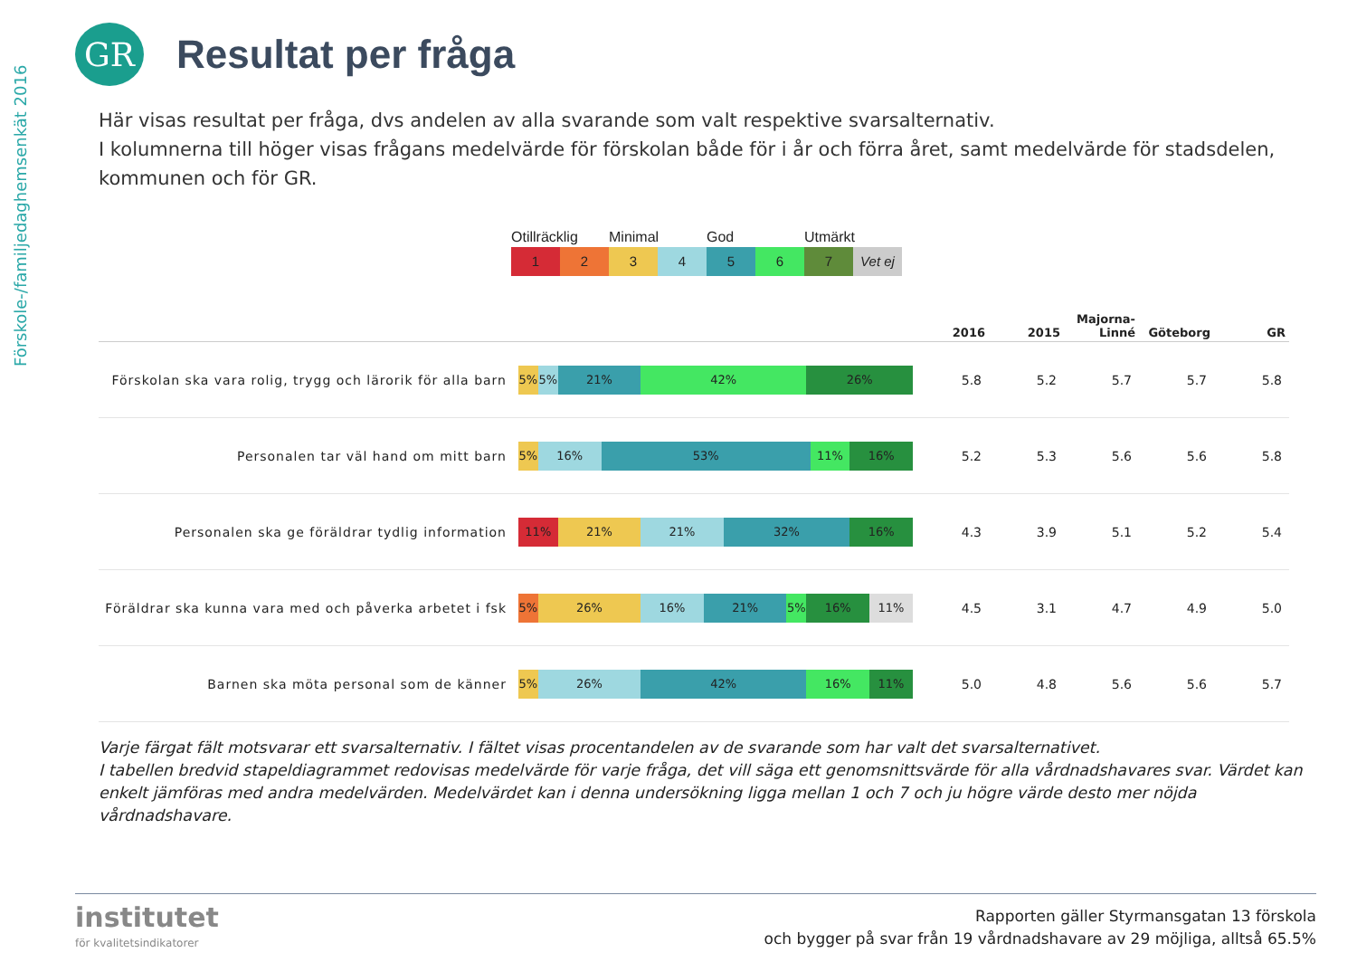Förskole-/familjedaghemsenkät 2016
GR
Resultat per fråga
Här visas resultat per fråga, dvs andelen av alla svarande som valt respektive svarsalternativ.
I kolumnerna till höger visas frågans medelvärde för förskolan både för i år och förra året, samt medelvärde för stadsdelen, kommunen och för GR.
Otillräcklig Minimal God Utmärkt
1 2 3 4 5 6 7 Vet ej
| | | 2016 | 2015 | Majorna- Linné | Göteborg | GR |
| --- | --- | --- | --- | --- | --- | --- |
| Förskolan ska vara rolig, trygg och lärorik för alla barn | 5% 5% 21% 42% 26% | 5.8 | 5.2 | 5.7 | 5.7 | 5.8 |
| Personalen tar väl hand om mitt barn | 5% 16% 53% 11% 16% | 5.2 | 5.3 | 5.6 | 5.6 | 5.8 |
| Personalen ska ge föräldrar tydlig information | 11% 21% 21% 32% 16% | 4.3 | 3.9 | 5.1 | 5.2 | 5.4 |
| Föräldrar ska kunna vara med och påverka arbetet i fsk | 5% 26% 16% 21% 5% 16% 11% | 4.5 | 3.1 | 4.7 | 4.9 | 5.0 |
| Barnen ska möta personal som de känner | 5% 26% 42% 16% 11% | 5.0 | 4.8 | 5.6 | 5.6 | 5.7 |
Varje färgat fält motsvarar ett svarsalternativ. I fältet visas procentandelen av de svarande som har valt det svarsalternativet.
I tabellen bredvid stapeldiagrammet redovisas medelvärde för varje fråga, det vill säga ett genomsnittsvärde för alla vårdnadshavares svar. Värdet kan enkelt jämföras med andra medelvärden. Medelvärdet kan i denna undersökning ligga mellan 1 och 7 och ju högre värde desto mer nöjda vårdnadshavare.
institutet
för kvalitetsindikatorer
Rapporten gäller Styrmansgatan 13 förskola
och bygger på svar från 19 vårdnadshavare av 29 möjliga, alltså 65.5%